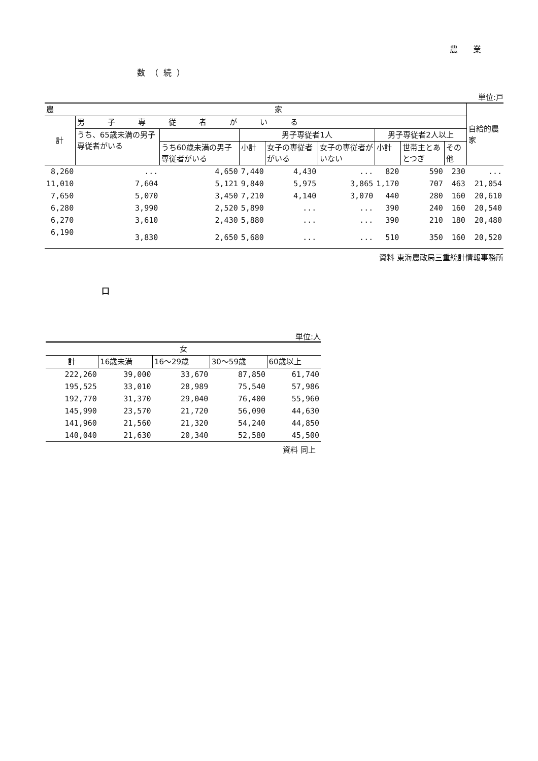農業
数（続）
単位:戸
| 農 家 | | | | | | | | | 自給的農家 |
| --- | --- | --- | --- | --- | --- | --- | --- | --- | --- |
| 計 | 男 子 専 従 者 が い る | | | | | | | | |
| | うち、65歳未満の男子専従者がいる | | 男子専従者1人 | | | 男子専従者2人以上 | | | |
| | | うち60歳未満の男子専従者がいる | 小計 | 女子の専従者がいる | 女子の専従者がいない | 小計 | 世帯主とあとつぎ | その他 | |
| 8,260 | ... | 4,650 | 7,440 | 4,430 | ... | 820 | 590 | 230 | ... |
| 11,010 | 7,604 | 5,121 | 9,840 | 5,975 | 3,865 | 1,170 | 707 | 463 | 21,054 |
| 7,650 | 5,070 | 3,450 | 7,210 | 4,140 | 3,070 | 440 | 280 | 160 | 20,610 |
| 6,280 | 3,990 | 2,520 | 5,890 | ... | ... | 390 | 240 | 160 | 20,540 |
| 6,270 | 3,610 | 2,430 | 5,880 | ... | ... | 390 | 210 | 180 | 20,480 |
| 6,190 | 3,830 | 2,650 | 5,680 | ... | ... | 510 | 350 | 160 | 20,520 |
資料 東海農政局三重統計情報事務所
口
単位:人
| 女 | | | | |
| --- | --- | --- | --- | --- |
| 計 | 16歳未満 | 16～29歳 | 30～59歳 | 60歳以上 |
| 222,260 | 39,000 | 33,670 | 87,850 | 61,740 |
| 195,525 | 33,010 | 28,989 | 75,540 | 57,986 |
| 192,770 | 31,370 | 29,040 | 76,400 | 55,960 |
| 145,990 | 23,570 | 21,720 | 56,090 | 44,630 |
| 141,960 | 21,560 | 21,320 | 54,240 | 44,850 |
| 140,040 | 21,630 | 20,340 | 52,580 | 45,500 |
資料 同上